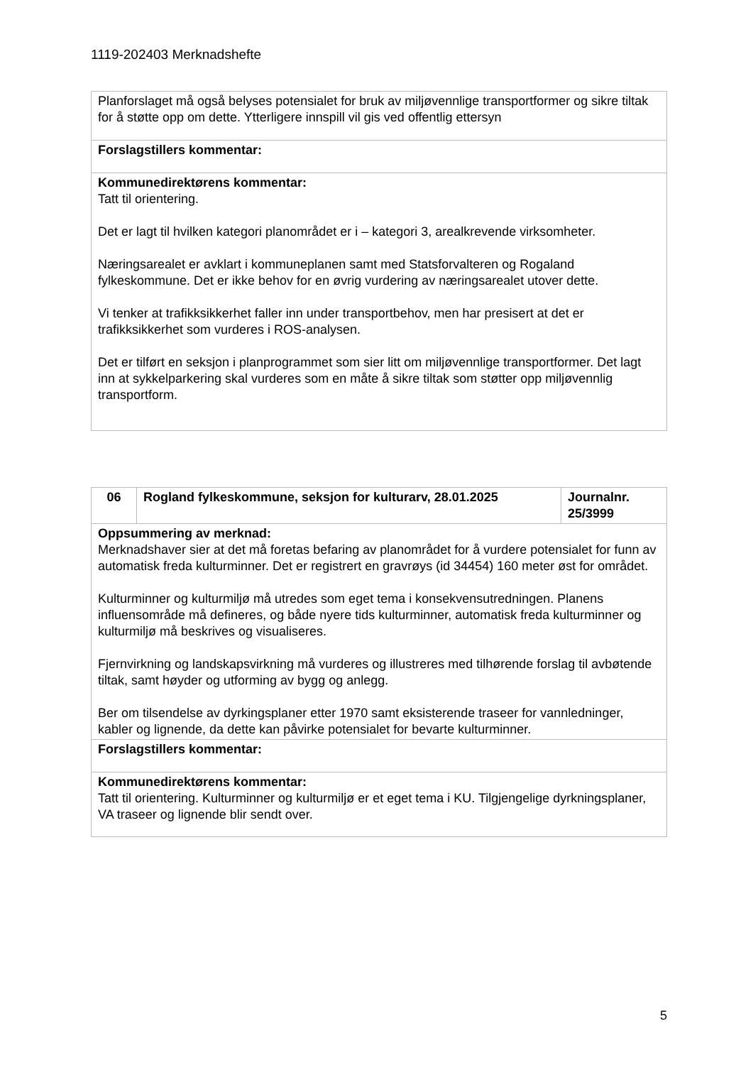1119-202403 Merknadshefte
| Planforslaget må også belyses potensialet for bruk av miljøvennlige transportformer og sikre tiltak for å støtte opp om dette. Ytterligere innspill vil gis ved offentlig ettersyn |
| Forslagstillers kommentar: |
| Kommunedirektørens kommentar: Tatt til orientering. Det er lagt til hvilken kategori planområdet er i – kategori 3, arealkrevende virksomheter. Næringsarealet er avklart i kommuneplanen samt med Statsforvalteren og Rogaland fylkeskommune. Det er ikke behov for en øvrig vurdering av næringsarealet utover dette. Vi tenker at trafikksikkerhet faller inn under transportbehov, men har presisert at det er trafikksikkerhet som vurderes i ROS-analysen. Det er tilført en seksjon i planprogrammet som sier litt om miljøvennlige transportformer. Det lagt inn at sykkelparkering skal vurderes som en måte å sikre tiltak som støtter opp miljøvennlig transportform. |
| 06 | Rogland fylkeskommune, seksjon for kulturarv, 28.01.2025 | Journalnr. 25/3999 |
| Oppsummering av merknad: Merknadshaver sier at det må foretas befaring av planområdet for å vurdere potensialet for funn av automatisk freda kulturminner. Det er registrert en gravrøys (id 34454) 160 meter øst for området. Kulturminner og kulturmiljø må utredes som eget tema i konsekvensutredningen. Planens influensområde må defineres, og både nyere tids kulturminner, automatisk freda kulturminner og kulturmiljø må beskrives og visualiseres. Fjernvirkning og landskapsvirkning må vurderes og illustreres med tilhørende forslag til avbøtende tiltak, samt høyder og utforming av bygg og anlegg. Ber om tilsendelse av dyrkingsplaner etter 1970 samt eksisterende traseer for vannledninger, kabler og lignende, da dette kan påvirke potensialet for bevarte kulturminner. | | |
| Forslagstillers kommentar: | | |
| Kommunedirektørens kommentar: Tatt til orientering. Kulturminner og kulturmiljø er et eget tema i KU. Tilgjengelige dyrkningsplaner, VA traseer og lignende blir sendt over. | | |
5